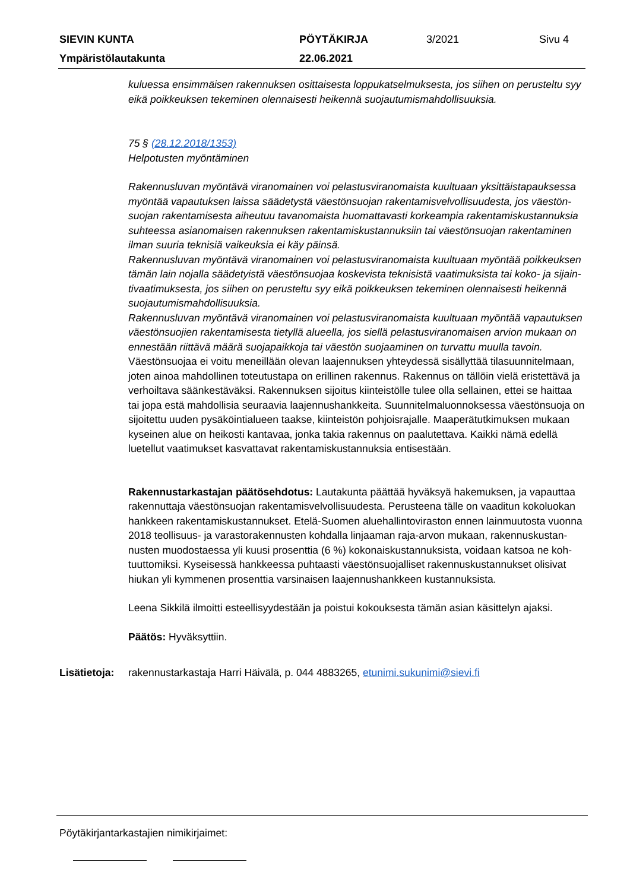| SIEVIN KUNTA | PÖYTÄKIRJA | 3/2021 | Sivu 4 |
| Ympäristölautakunta | 22.06.2021 | | |
kuluessa ensimmäisen rakennuksen osittaisesta loppukatselmuksesta, jos siihen on perusteltu syy eikä poikkeuksen tekeminen olennaisesti heikennä suojautumismahdollisuuksia.
75 § (28.12.2018/1353)
Helpotusten myöntäminen
Rakennusluvan myöntävä viranomainen voi pelastusviranomaista kuultuaan yksittäistapauksessa myöntää vapautuksen laissa säädetystä väestönsuojan rakentamisvelvollisuudesta, jos väestön­suojan rakentamisesta aiheutuu tavanomaista huomattavasti korkeampia rakentamiskustannuksia suhteessa asianomaisen rakennuksen rakentamiskustannuksiin tai väestönsuojan rakentaminen ilman suuria teknisiä vaikeuksia ei käy päinsä.
Rakennusluvan myöntävä viranomainen voi pelastusviranomaista kuultuaan myöntää poikkeuksen tämän lain nojalla säädetyistä väestönsuojaa koskevista teknisistä vaatimuksista tai koko- ja sijain­tivaatimuksesta, jos siihen on perusteltu syy eikä poikkeuksen tekeminen olennaisesti heikennä suojautumismahdollisuuksia.
Rakennusluvan myöntävä viranomainen voi pelastusviranomaista kuultuaan myöntää vapautuksen väestönsuojien rakentamisesta tietyllä alueella, jos siellä pelastusviranomaisen arvion mukaan on ennestään riittävä määrä suojapaikkoja tai väestön suojaaminen on turvattu muulla tavoin.
Väestönsuojaa ei voitu meneillään olevan laajennuksen yhteydessä sisällyttää tilasuunnitelmaan, joten ainoa mahdollinen toteutustapa on erillinen rakennus. Rakennus on tällöin vielä eristettävä ja verhoiltava säänkestäväksi. Rakennuksen sijoitus kiinteistölle tulee olla sellainen, ettei se haittaa tai jopa estä mahdollisia seuraavia laajennushankkeita. Suunnitelmaluonnoksessa väestönsuoja on sijoitettu uuden pysäköintialueen taakse, kiinteistön pohjoisrajalle. Maaperätutkimuksen mu­kaan kyseinen alue on heikosti kantavaa, jonka takia rakennus on paalutettava. Kaikki nämä edellä luetellut vaatimukset kasvattavat rakentamiskustannuksia entisestään.
Rakennustarkastajan päätösehdotus: Lautakunta päättää hyväksyä hakemuksen, ja vapauttaa rakennuttaja väestönsuojan rakentamisvelvollisuudesta. Perusteena tälle on vaaditun kokoluokan hankkeen rakentamiskustannukset. Etelä-Suomen aluehallintoviraston ennen lainmuutosta vuonna 2018 teollisuus- ja varastorakennusten kohdalla linjaaman raja-arvon mukaan, rakennuskustan­nusten muodostaessa yli kuusi prosenttia (6 %) kokonaiskustannuksista, voidaan katsoa ne koh­tuuttomiksi. Kyseisessä hankkeessa puhtaasti väestönsuojalliset rakennuskustannukset olisivat hiukan yli kymmenen prosenttia varsinaisen laajennushankkeen kustannuksista.
Leena Sikkilä ilmoitti esteellisyydestään ja poistui kokouksesta tämän asian käsittelyn ajaksi.
Päätös: Hyväksyttiin.
Lisätietoja:
rakennustarkastaja Harri Häivälä, p. 044 4883265, etunimi.sukunimi@sievi.fi
Pöytäkirjantarkastajien nimikirjaimet: